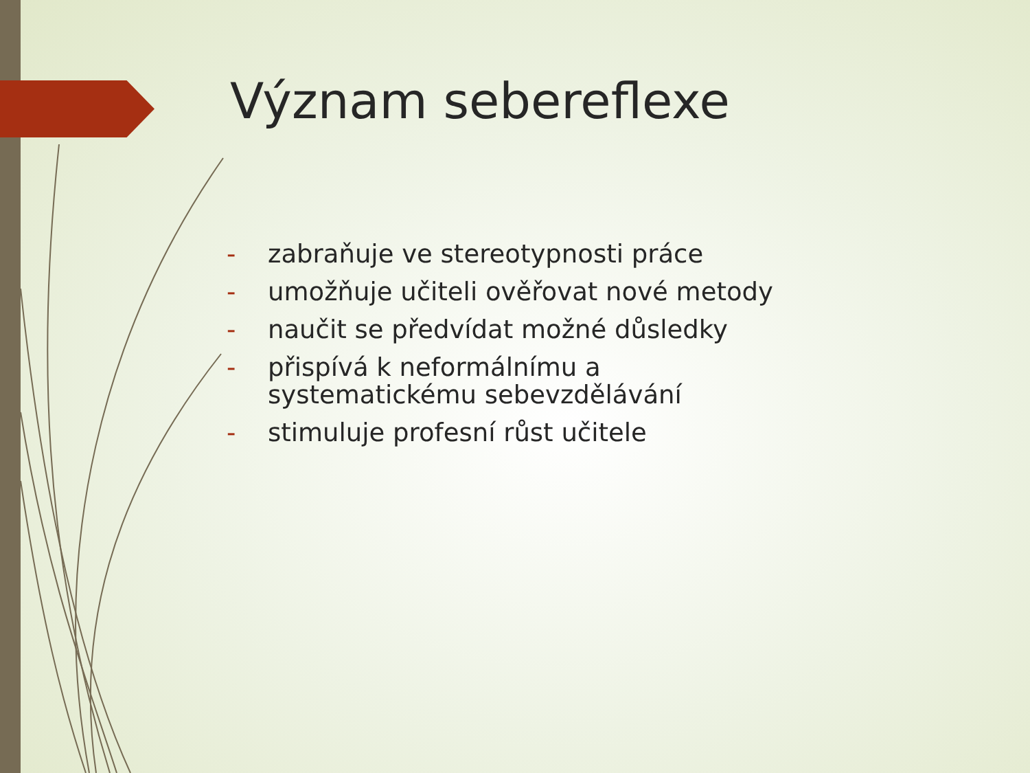Význam sebereflexe
- zabraňuje ve stereotypnosti práce
- umožňuje učiteli ověřovat nové metody
- naučit se předvídat možné důsledky
- přispívá k neformálnímu a systematickému sebevzdělávání
- stimuluje profesní růst učitele